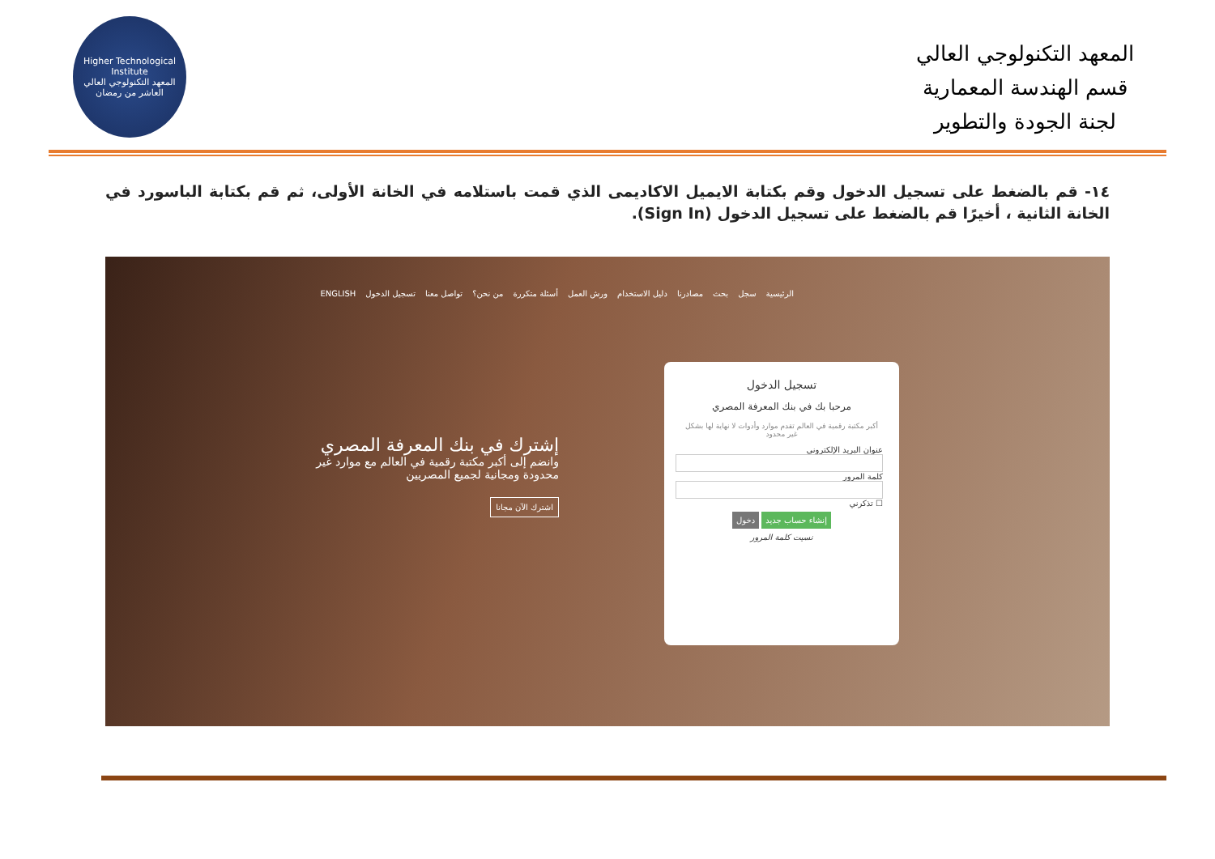Higher Technological Institute
المعهد التكنولوجي العالي
العاشر من رمضان
المعهد التكنولوجي العالي
قسم الهندسة المعمارية
لجنة الجودة والتطوير
١٤- قم بالضغط على تسجيل الدخول وقم بكتابة الايميل الاكاديمى الذي قمت باستلامه في الخانة الأولى، ثم قم بكتابة الباسورد في الخانة الثانية ، أخيرًا قم بالضغط على تسجيل الدخول (Sign In).
الرئيسية سجل بحث مصادرنا دليل الاستخدام ورش العمل أسئلة متكررة من نحن؟ تواصل معنا تسجيل الدخول ENGLISH
إشترك في بنك المعرفة المصري
وانضم إلى أكبر مكتبة رقمية في العالم مع موارد غير محدودة ومجانية لجميع المصريين
اشترك الآن مجانا
تسجيل الدخول
مرحبا بك في بنك المعرفة المصري
أكبر مكتبة رقمية في العالم تقدم موارد وأدوات لا نهاية لها بشكل غير محدود
عنوان البريد الإلكتروني
كلمة المرور
☐ تذكرني
إنشاء حساب جديد دخول
نسيت كلمة المرور